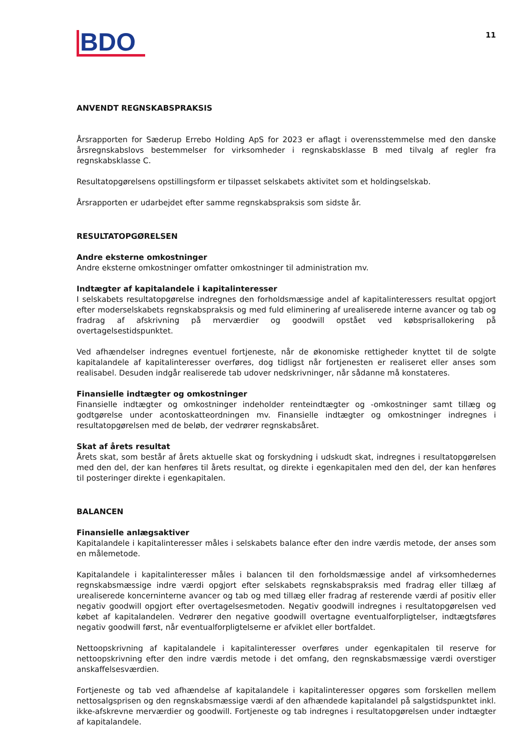BDO
11
ANVENDT REGNSKABSPRAKSIS
Årsrapporten for Sæderup Errebo Holding ApS for 2023 er aflagt i overensstemmelse med den danske årsregnskabslovs bestemmelser for virksomheder i regnskabsklasse B med tilvalg af regler fra regnskabsklasse C.
Resultatopgørelsens opstillingsform er tilpasset selskabets aktivitet som et holdingselskab.
Årsrapporten er udarbejdet efter samme regnskabspraksis som sidste år.
RESULTATOPGØRELSEN
Andre eksterne omkostninger
Andre eksterne omkostninger omfatter omkostninger til administration mv.
Indtægter af kapitalandele i kapitalinteresser
I selskabets resultatopgørelse indregnes den forholdsmæssige andel af kapitalinteressers resultat opgjort efter moderselskabets regnskabspraksis og med fuld eliminering af urealiserede interne avancer og tab og fradrag af afskrivning på merværdier og goodwill opstået ved købsprisallokering på overtagelsestidspunktet.
Ved afhændelser indregnes eventuel fortjeneste, når de økonomiske rettigheder knyttet til de solgte kapitalandele af kapitalinteresser overføres, dog tidligst når fortjenesten er realiseret eller anses som realisabel. Desuden indgår realiserede tab udover nedskrivninger, når sådanne må konstateres.
Finansielle indtægter og omkostninger
Finansielle indtægter og omkostninger indeholder renteindtægter og -omkostninger samt tillæg og godtgørelse under acontoskatteordningen mv. Finansielle indtægter og omkostninger indregnes i resultatopgørelsen med de beløb, der vedrører regnskabsåret.
Skat af årets resultat
Årets skat, som består af årets aktuelle skat og forskydning i udskudt skat, indregnes i resultatopgørelsen med den del, der kan henføres til årets resultat, og direkte i egenkapitalen med den del, der kan henføres til posteringer direkte i egenkapitalen.
BALANCEN
Finansielle anlægsaktiver
Kapitalandele i kapitalinteresser måles i selskabets balance efter den indre værdis metode, der anses som en målemetode.
Kapitalandele i kapitalinteresser måles i balancen til den forholdsmæssige andel af virksomhedernes regnskabsmæssige indre værdi opgjort efter selskabets regnskabspraksis med fradrag eller tillæg af urealiserede koncerninterne avancer og tab og med tillæg eller fradrag af resterende værdi af positiv eller negativ goodwill opgjort efter overtagelsesmetoden. Negativ goodwill indregnes i resultatopgørelsen ved købet af kapitalandelen. Vedrører den negative goodwill overtagne eventualforpligtelser, indtægtsføres negativ goodwill først, når eventualforpligtelserne er afviklet eller bortfaldet.
Nettoopskrivning af kapitalandele i kapitalinteresser overføres under egenkapitalen til reserve for nettoopskrivning efter den indre værdis metode i det omfang, den regnskabsmæssige værdi overstiger anskaffelsesværdien.
Fortjeneste og tab ved afhændelse af kapitalandele i kapitalinteresser opgøres som forskellen mellem nettosalgsprisen og den regnskabsmæssige værdi af den afhændede kapitalandel på salgstidspunktet inkl. ikke-afskrevne merværdier og goodwill. Fortjeneste og tab indregnes i resultatopgørelsen under indtægter af kapitalandele.